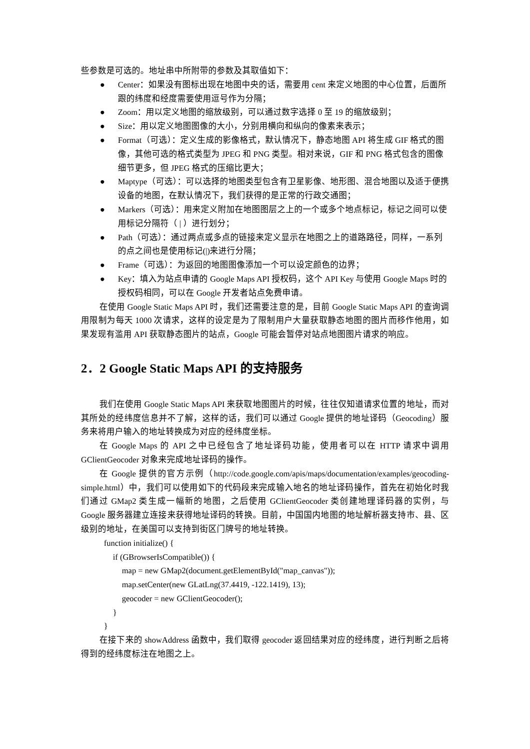些参数是可选的。地址串中所附带的参数及其取值如下：
● Center：如果没有图标出现在地图中央的话，需要用 cent 来定义地图的中心位置，后面所跟的纬度和经度需要使用逗号作为分隔；
● Zoom：用以定义地图的缩放级别，可以通过数字选择 0 至 19 的缩放级别；
● Size：用以定义地图图像的大小，分别用横向和纵向的像素来表示；
● Format（可选）：定义生成的影像格式，默认情况下，静态地图 API 将生成 GIF 格式的图像，其他可选的格式类型为 JPEG 和 PNG 类型。相对来说，GIF 和 PNG 格式包含的图像细节更多，但 JPEG 格式的压缩比更大；
● Maptype（可选）：可以选择的地图类型包含有卫星影像、地形图、混合地图以及适于便携设备的地图，在默认情况下，我们获得的是正常的行政交通图；
● Markers（可选）：用来定义附加在地图图层之上的一个或多个地点标记，标记之间可以使用标记分隔符（ | ）进行划分；
● Path（可选）：通过两点或多点的链接来定义显示在地图之上的道路路径，同样，一系列的点之间也是使用标记(|)来进行分隔；
● Frame（可选）：为返回的地图图像添加一个可以设定颜色的边界；
● Key：填入为站点申请的 Google Maps API 授权码，这个 API Key 与使用 Google Maps 时的授权码相同，可以在 Google 开发者站点免费申请。
在使用 Google Static Maps API 时，我们还需要注意的是，目前 Google Static Maps API 的查询调用限制为每天 1000 次请求，这样的设定是为了限制用户大量获取静态地图的图片而移作他用，如果发现有滥用 API 获取静态图片的站点，Google 可能会暂停对站点地图图片请求的响应。
2．2 Google Static Maps API 的支持服务
我们在使用 Google Static Maps API 来获取地图图片的时候，往往仅知道请求位置的地址，而对其所处的经纬度信息并不了解，这样的话，我们可以通过 Google 提供的地址译码（Geocoding）服务来将用户输入的地址转换成为对应的经纬度坐标。
在 Google Maps 的 API 之中已经包含了地址译码功能，使用者可以在 HTTP 请求中调用 GClientGeocoder 对象来完成地址译码的操作。
在 Google 提供的官方示例（http://code.google.com/apis/maps/documentation/examples/geocoding-simple.html）中，我们可以使用如下的代码段来完成输入地名的地址译码操作，首先在初始化时我们通过 GMap2 类生成一幅新的地图，之后使用 GClientGeocoder 类创建地理译码器的实例，与 Google 服务器建立连接来获得地址译码的转换。目前，中国国内地图的地址解析器支持市、县、区级别的地址，在美国可以支持到街区门牌号的地址转换。
function initialize() {
if (GBrowserIsCompatible()) {
map = new GMap2(document.getElementById("map_canvas"));
map.setCenter(new GLatLng(37.4419, -122.1419), 13);
geocoder = new GClientGeocoder();
}
}
在接下来的 showAddress 函数中，我们取得 geocoder 返回结果对应的经纬度，进行判断之后将得到的经纬度标注在地图之上。